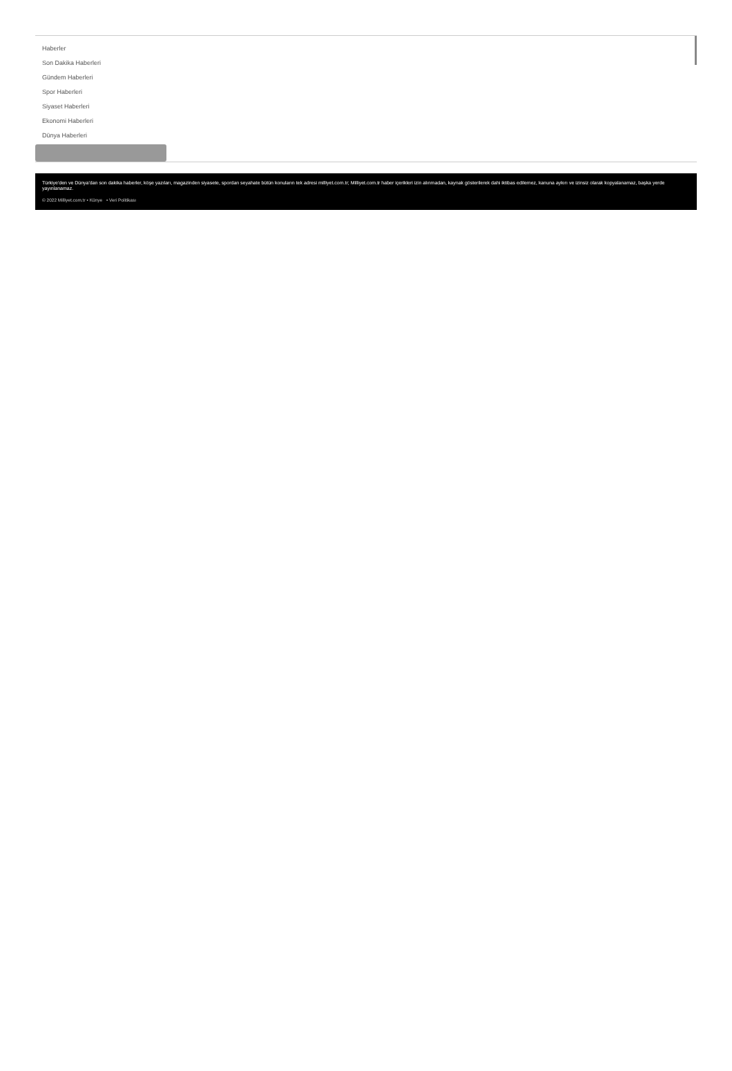Haberler
Son Dakika Haberleri
Gündem Haberleri
Spor Haberleri
Siyaset Haberleri
Ekonomi Haberleri
Dünya Haberleri
Türkiye'den ve Dünya'dan son dakika haberler, köşe yazıları, magazinden siyasete, spordan seyahate bütün konuların tek adresi milliyet.com.tr; Milliyet.com.tr haber içerikleri izin alınmadan, kaynak gösterilerek dahi iktibas edilemez, kanuna aykırı ve izinsiz olarak kopyalanamaz, başka yerde yayınlanamaz.
© 2022 Milliyet.com.tr • Künye • Veri Politikası